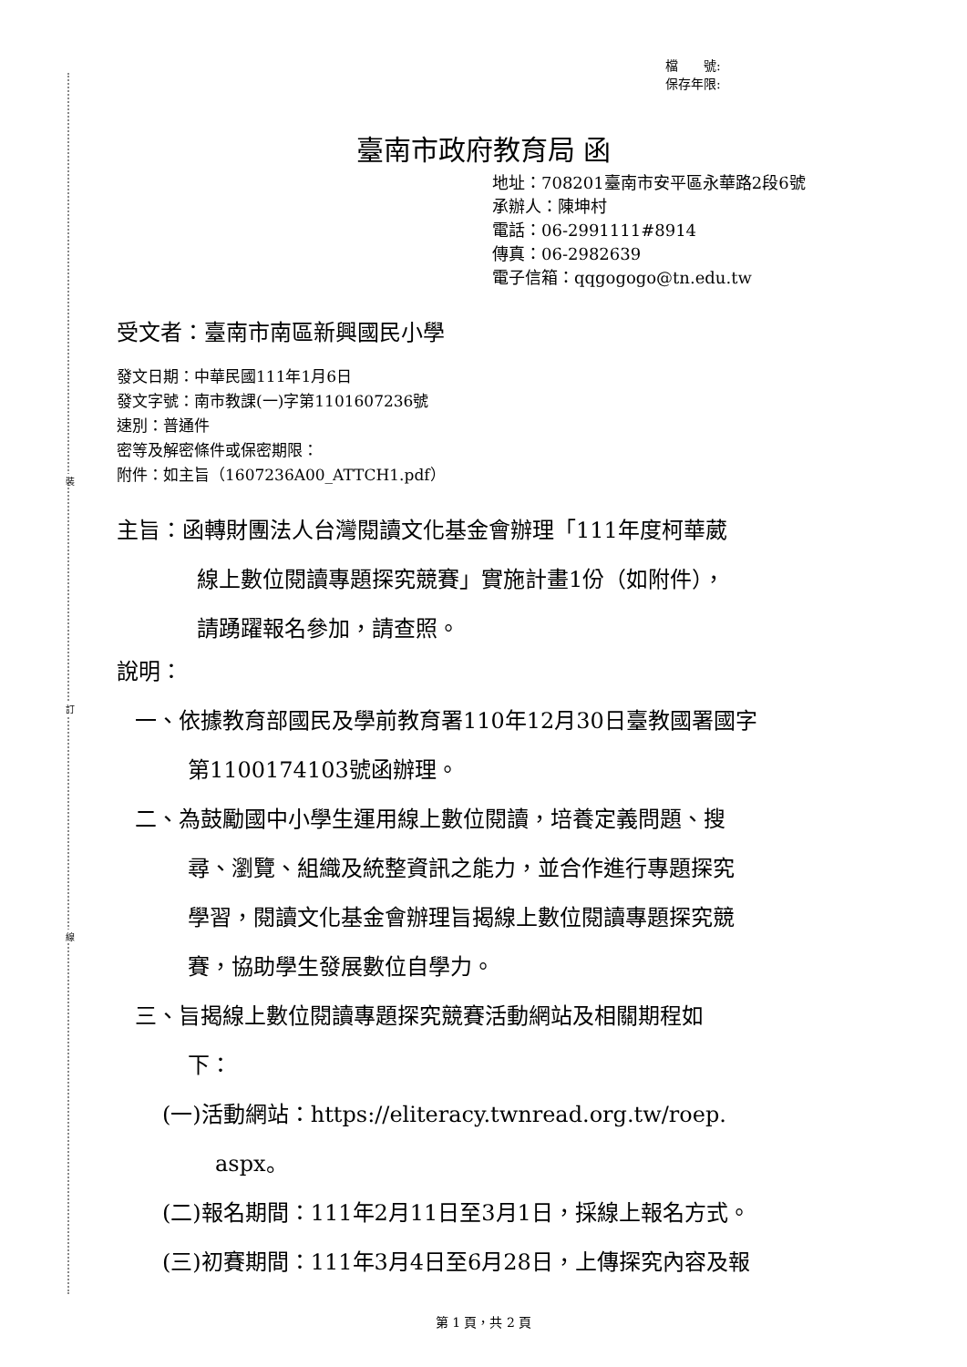裝
訂
線
檔　　號:
保存年限:
臺南市政府教育局 函
地址：708201臺南市安平區永華路2段6號
承辦人：陳坤村
電話：06-2991111#8914
傳真：06-2982639
電子信箱：qqgogogo@tn.edu.tw
受文者：臺南市南區新興國民小學
發文日期：中華民國111年1月6日
發文字號：南市教課(一)字第1101607236號
速別：普通件
密等及解密條件或保密期限：
附件：如主旨（1607236A00_ATTCH1.pdf）
主旨：函轉財團法人台灣閱讀文化基金會辦理「111年度柯華葳
線上數位閱讀專題探究競賽」實施計畫1份（如附件），
請踴躍報名參加，請查照。
說明：
一、依據教育部國民及學前教育署110年12月30日臺教國署國字
第1100174103號函辦理。
二、為鼓勵國中小學生運用線上數位閱讀，培養定義問題、搜
尋、瀏覽、組織及統整資訊之能力，並合作進行專題探究
學習，閱讀文化基金會辦理旨揭線上數位閱讀專題探究競
賽，協助學生發展數位自學力。
三、旨揭線上數位閱讀專題探究競賽活動網站及相關期程如
下：
(一)活動網站：https://eliteracy.twnread.org.tw/roep.
aspx。
(二)報名期間：111年2月11日至3月1日，採線上報名方式。
(三)初賽期間：111年3月4日至6月28日，上傳探究內容及報
第 1 頁，共 2 頁